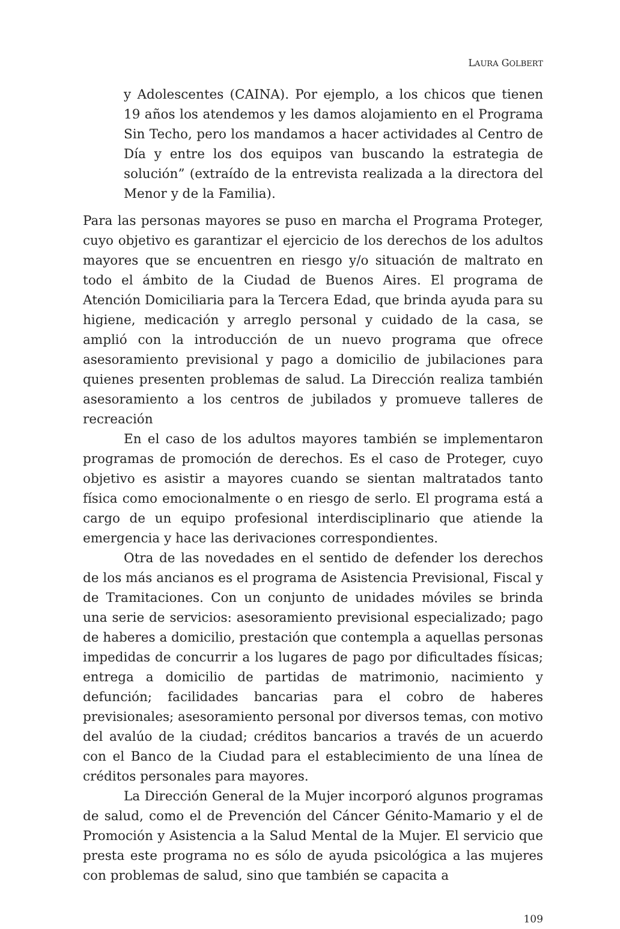LAURA GOLBERT
y Adolescentes (CAINA). Por ejemplo, a los chicos que tienen 19 años los atendemos y les damos alojamiento en el Programa Sin Techo, pero los mandamos a hacer actividades al Centro de Día y entre los dos equipos van buscando la estrategia de solución” (extraído de la entrevista realizada a la directora del Menor y de la Familia).
Para las personas mayores se puso en marcha el Programa Proteger, cuyo objetivo es garantizar el ejercicio de los derechos de los adultos mayores que se encuentren en riesgo y/o situación de maltrato en todo el ámbito de la Ciudad de Buenos Aires. El programa de Atención Domiciliaria para la Tercera Edad, que brinda ayuda para su higiene, medicación y arreglo personal y cuidado de la casa, se amplió con la introducción de un nuevo programa que ofrece asesoramiento previsional y pago a domicilio de jubilaciones para quienes presenten problemas de salud. La Dirección realiza también asesoramiento a los centros de jubilados y promueve talleres de recreación
En el caso de los adultos mayores también se implementaron programas de promoción de derechos. Es el caso de Proteger, cuyo objetivo es asistir a mayores cuando se sientan maltratados tanto física como emocionalmente o en riesgo de serlo. El programa está a cargo de un equipo profesional interdisciplinario que atiende la emergencia y hace las derivaciones correspondientes.
Otra de las novedades en el sentido de defender los derechos de los más ancianos es el programa de Asistencia Previsional, Fiscal y de Tramitaciones. Con un conjunto de unidades móviles se brinda una serie de servicios: asesoramiento previsional especializado; pago de haberes a domicilio, prestación que contempla a aquellas personas impedidas de concurrir a los lugares de pago por dificultades físicas; entrega a domicilio de partidas de matrimonio, nacimiento y defunción; facilidades bancarias para el cobro de haberes previsionales; asesoramiento personal por diversos temas, con motivo del avalúo de la ciudad; créditos bancarios a través de un acuerdo con el Banco de la Ciudad para el establecimiento de una línea de créditos personales para mayores.
La Dirección General de la Mujer incorporó algunos programas de salud, como el de Prevención del Cáncer Génito-Mamario y el de Promoción y Asistencia a la Salud Mental de la Mujer. El servicio que presta este programa no es sólo de ayuda psicológica a las mujeres con problemas de salud, sino que también se capacita a
109